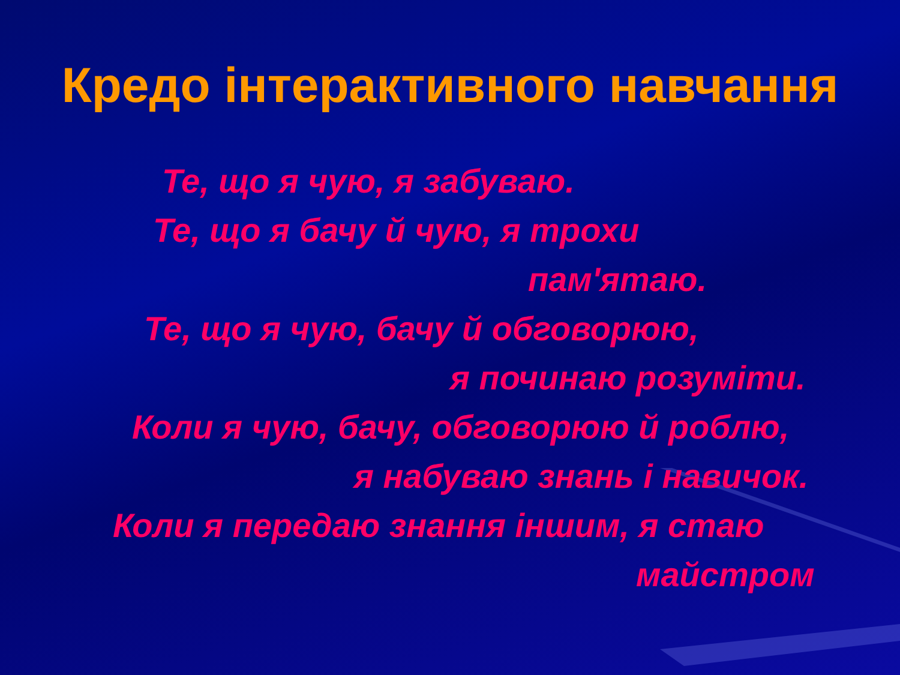Кредо інтерактивного навчання
Те, що я чую, я забуваю.
Те, що я бачу й чую, я трохи
пам'ятаю.
Те, що я чую, бачу й обговорюю,
я починаю розуміти.
Коли я чую, бачу, обговорюю й роблю,
я набуваю знань і навичок.
Коли я передаю знання іншим, я стаю
майстром